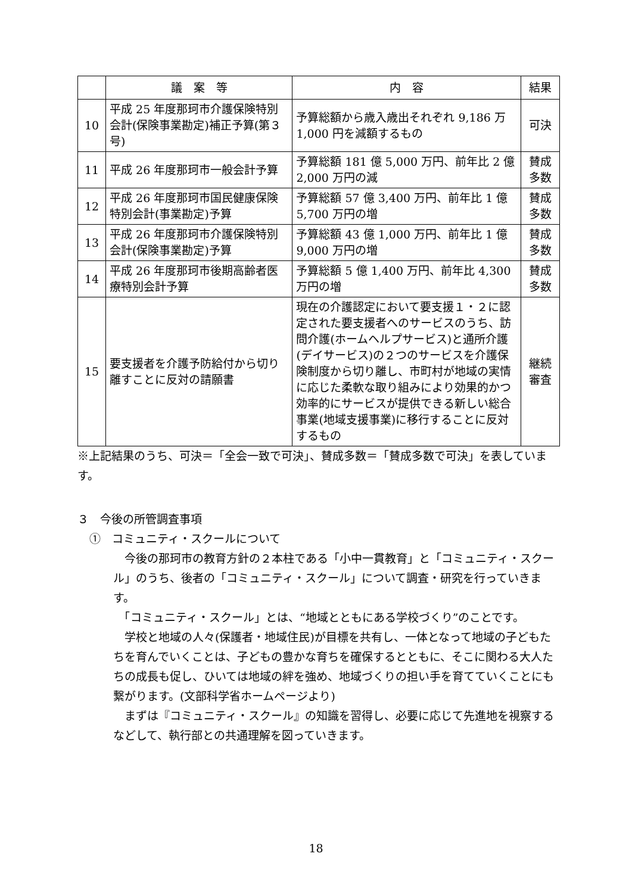| | 議 案 等 | 内 容 | 結果 |
| --- | --- | --- | --- |
| 10 | 平成 25 年度那珂市介護保険特別会計(保険事業勘定)補正予算(第３号) | 予算総額から歳入歳出それぞれ 9,186 万 1,000 円を減額するもの | 可決 |
| 11 | 平成 26 年度那珂市一般会計予算 | 予算総額 181 億 5,000 万円、前年比 2 億 2,000 万円の減 | 賛成多数 |
| 12 | 平成 26 年度那珂市国民健康保険特別会計(事業勘定)予算 | 予算総額 57 億 3,400 万円、前年比 1 億 5,700 万円の増 | 賛成多数 |
| 13 | 平成 26 年度那珂市介護保険特別会計(保険事業勘定)予算 | 予算総額 43 億 1,000 万円、前年比 1 億 9,000 万円の増 | 賛成多数 |
| 14 | 平成 26 年度那珂市後期高齢者医療特別会計予算 | 予算総額 5 億 1,400 万円、前年比 4,300 万円の増 | 賛成多数 |
| 15 | 要支援者を介護予防給付から切り離すことに反対の請願書 | 現在の介護認定において要支援１・２に認定された要支援者へのサービスのうち、訪問介護(ホームヘルプサービス)と通所介護(デイサービス)の２つのサービスを介護保険制度から切り離し、市町村が地域の実情に応じた柔軟な取り組みにより効果的かつ効率的にサービスが提供できる新しい総合事業(地域支援事業)に移行することに反対するもの | 継続審査 |
※上記結果のうち、可決＝「全会一致で可決」、賛成多数＝「賛成多数で可決」を表しています。
３　今後の所管調査事項
①　コミュニティ・スクールについて
　今後の那珂市の教育方針の２本柱である「小中一貫教育」と「コミュニティ・スクール」のうち、後者の「コミュニティ・スクール」について調査・研究を行っていきます。
　「コミュニティ・スクール」とは、“地域とともにある学校づくり”のことです。
　学校と地域の人々(保護者・地域住民)が目標を共有し、一体となって地域の子どもたちを育んでいくことは、子どもの豊かな育ちを確保するとともに、そこに関わる大人たちの成長も促し、ひいては地域の絆を強め、地域づくりの担い手を育てていくことにも繋がります。(文部科学省ホームページより)
　まずは『コミュニティ・スクール』の知識を習得し、必要に応じて先進地を視察するなどして、執行部との共通理解を図っていきます。
18